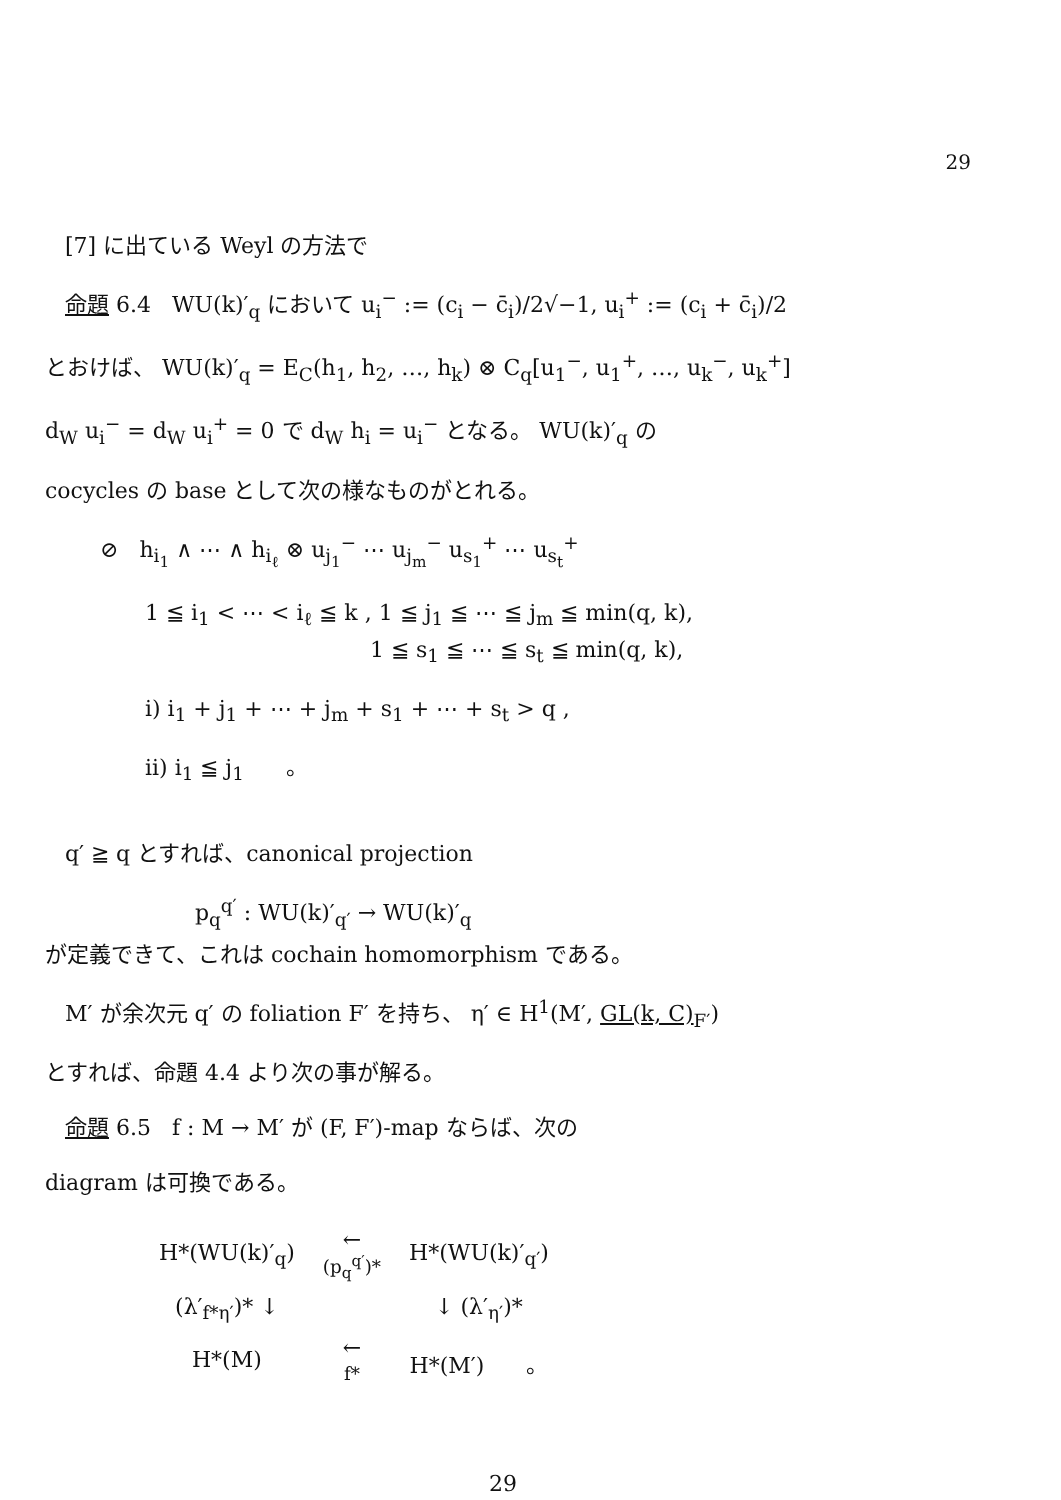29
[7] に出ている Weyl の方法で
命題 6.4 WU(k)′<sub>q</sub> において u<sub>i</sub><sup>−</sup> := (c<sub>i</sub> − c̄<sub>i</sub>)/2√−1, u<sub>i</sub><sup>+</sup> := (c<sub>i</sub> + c̄<sub>i</sub>)/2
とおけば、 WU(k)′<sub>q</sub> = E<sub>C</sub>(h<sub>1</sub>, h<sub>2</sub>, …, h<sub>k</sub>) ⊗ C<sub>q</sub>[u<sub>1</sub><sup>−</sup>, u<sub>1</sub><sup>+</sup>, …, u<sub>k</sub><sup>−</sup>, u<sub>k</sub><sup>+</sup>]
d<sub>W</sub> u<sub>i</sub><sup>−</sup> = d<sub>W</sub> u<sub>i</sub><sup>+</sup> = 0 で d<sub>W</sub> h<sub>i</sub> = u<sub>i</sub><sup>−</sup> となる。 WU(k)′<sub>q</sub> の
cocycles の base として次の様なものがとれる。
⊘ h<sub>i<sub>1</sub></sub> ∧ ⋯ ∧ h<sub>i<sub>ℓ</sub></sub> ⊗ u<sub>j<sub>1</sub></sub><sup>−</sup> ⋯ u<sub>j<sub>m</sub></sub><sup>−</sup> u<sub>s<sub>1</sub></sub><sup>+</sup> ⋯ u<sub>s<sub>t</sub></sub><sup>+</sup>
1 ≦ i<sub>1</sub> < ⋯ < i<sub>ℓ</sub> ≦ k , 1 ≦ j<sub>1</sub> ≦ ⋯ ≦ j<sub>m</sub> ≦ min(q, k),
1 ≦ s<sub>1</sub> ≦ ⋯ ≦ s<sub>t</sub> ≦ min(q, k),
i) i<sub>1</sub> + j<sub>1</sub> + ⋯ + j<sub>m</sub> + s<sub>1</sub> + ⋯ + s<sub>t</sub> > q ,
ii) i<sub>1</sub> ≦ j<sub>1</sub> 。
q′ ≧ q とすれば、canonical projection
p<sub>q</sub><sup>q′</sup> : WU(k)′<sub>q′</sub> → WU(k)′<sub>q</sub>
が定義できて、これは cochain homomorphism である。
M′ が余次元 q′ の foliation F′ を持ち、 η′ ∈ H<sup>1</sup>(M′, GL(k, C)<sub>F′</sub>)
とすれば、命題 4.4 より次の事が解る。
命題 6.5 f : M → M′ が (F, F′)-map ならば、次の
diagram は可換である。
| H*(WU(k)′<sub>q</sub>) | ← (p<sub>q</sub><sup>q′</sup>)* | H*(WU(k)′<sub>q′</sub>) |
| (λ′<sub>f*η′</sub>)* ↓ | | ↓ (λ′<sub>η′</sub>)* |
| H*(M) | ← f* | H*(M′) 。 |
29